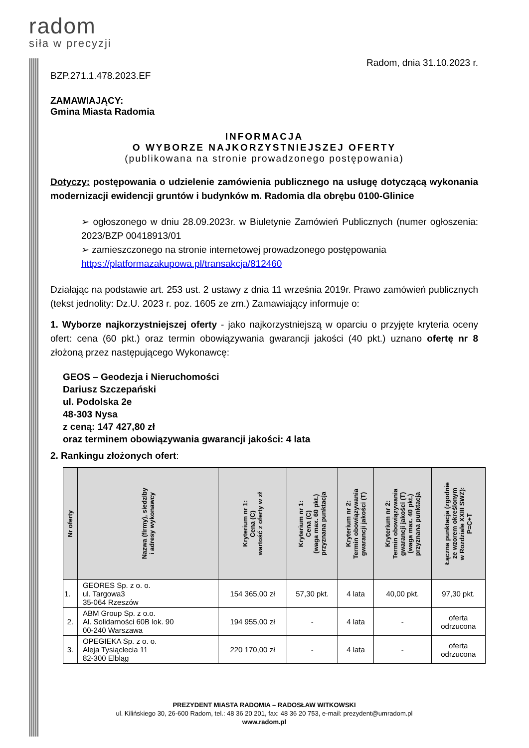radom
siła w precyzji
Radom, dnia 31.10.2023 r.
BZP.271.1.478.2023.EF
ZAMAWIAJĄCY:
Gmina Miasta Radomia
INFORMACJA
O WYBORZE NAJKORZYSTNIEJSZEJ OFERTY
(publikowana na stronie prowadzonego postępowania)
Dotyczy: postępowania o udzielenie zamówienia publicznego na usługę dotyczącą wykonania modernizacji ewidencji gruntów i budynków m. Radomia dla obrębu 0100-Glinice
➢ ogłoszonego w dniu 28.09.2023r. w Biuletynie Zamówień Publicznych (numer ogłoszenia: 2023/BZP 00418913/01
➢ zamieszczonego na stronie internetowej prowadzonego postępowania
https://platformazakupowa.pl/transakcja/812460
Działając na podstawie art. 253 ust. 2 ustawy z dnia 11 września 2019r. Prawo zamówień publicznych (tekst jednolity: Dz.U. 2023 r. poz. 1605 ze zm.) Zamawiający informuje o:
1. Wyborze najkorzystniejszej oferty - jako najkorzystniejszą w oparciu o przyjęte kryteria oceny ofert: cena (60 pkt.) oraz termin obowiązywania gwarancji jakości (40 pkt.) uznano ofertę nr 8 złożoną przez następującego Wykonawcę:
GEOS – Geodezja i Nieruchomości
Dariusz Szczepański
ul. Podolska 2e
48-303 Nysa
z ceną: 147 427,80 zł
oraz terminem obowiązywania gwarancji jakości: 4 lata
2. Rankingu złożonych ofert:
| Nr oferty | Nazwa (firmy), siedziby i adresy wykonawcy | Kryterium nr 1: Cena (C) wartość z oferty w zł | Kryterium nr 1: Cena (C) (waga max. 60 pkt.) przyznana punktacja | Kryterium nr 2: Termin obowiązywania gwarancji jakości (T) | Kryterium nr 2: Termin obowiązywania gwarancji jakości (T) (waga max. 40 pkt.) przyznana punktacja | Łączna punktacja (zgodnie ze wzorem określonym w Rozdziale XXIII SWZ): P=C+T |
| --- | --- | --- | --- | --- | --- | --- |
| 1. | GEORES Sp. z o. o. ul. Targowa3 35-064 Rzeszów | 154 365,00 zł | 57,30 pkt. | 4 lata | 40,00 pkt. | 97,30 pkt. |
| 2. | ABM Group Sp. z o.o. Al. Solidarności 60B lok. 90 00-240 Warszawa | 194 955,00 zł | - | 4 lata | - | oferta odrzucona |
| 3. | OPEGIEKA Sp. z o. o. Aleja Tysiąclecia 11 82-300 Elbląg | 220 170,00 zł | - | 4 lata | - | oferta odrzucona |
PREZYDENT MIASTA RADOMIA – RADOSŁAW WITKOWSKI
ul. Kilińskiego 30, 26-600 Radom, tel.: 48 36 20 201, fax: 48 36 20 753, e-mail: prezydent@umradom.pl
www.radom.pl